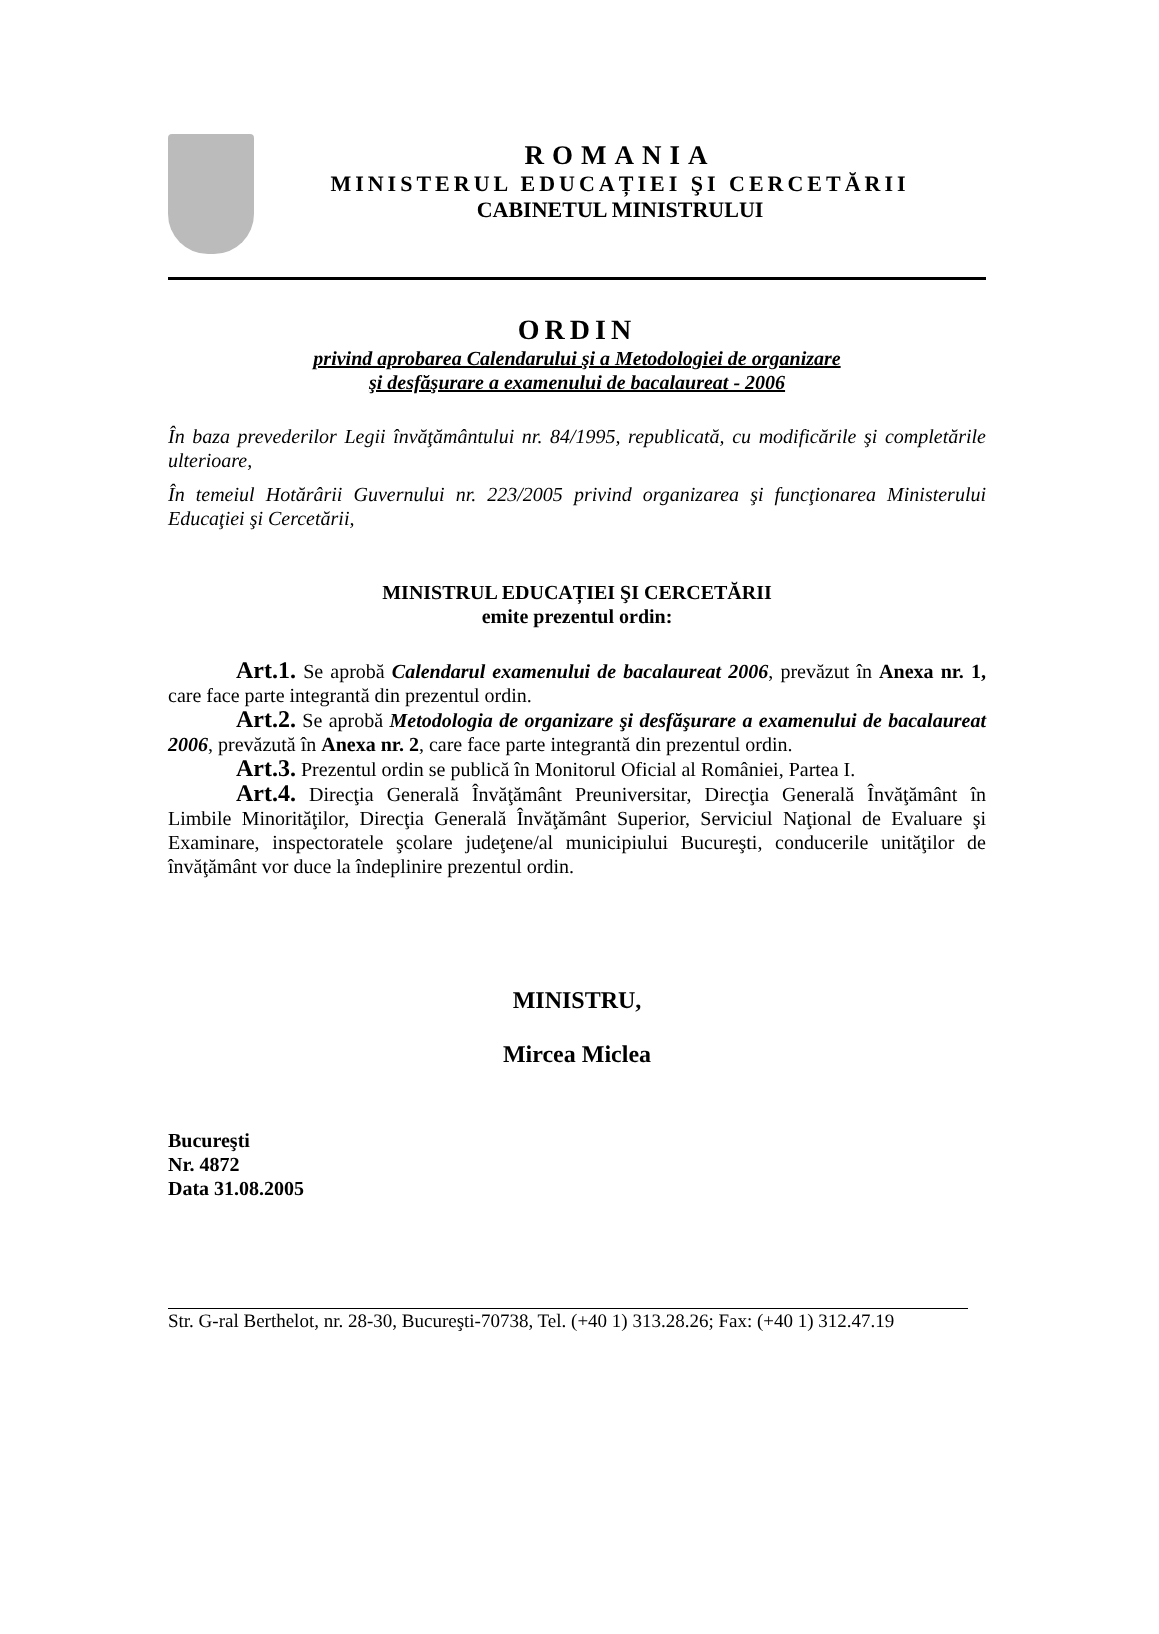ROMANIA
MINISTERUL EDUCAȚIEI ŞI CERCETĂRII
CABINETUL MINISTRULUI
ORDIN
privind aprobarea Calendarului şi a Metodologiei de organizare
şi desfăşurare a examenului de bacalaureat - 2006
În baza prevederilor Legii învăţământului nr. 84/1995, republicată, cu modificările şi completările ulterioare,
În temeiul Hotărârii Guvernului nr. 223/2005 privind organizarea şi funcţionarea Ministerului Educaţiei şi Cercetării,
MINISTRUL EDUCAȚIEI ŞI CERCETĂRII
emite prezentul ordin:
Art.1. Se aprobă Calendarul examenului de bacalaureat 2006, prevăzut în Anexa nr. 1, care face parte integrantă din prezentul ordin.
Art.2. Se aprobă Metodologia de organizare şi desfăşurare a examenului de bacalaureat 2006, prevăzută în Anexa nr. 2, care face parte integrantă din prezentul ordin.
Art.3. Prezentul ordin se publică în Monitorul Oficial al României, Partea I.
Art.4. Direcţia Generală Învăţământ Preuniversitar, Direcţia Generală Învăţământ în Limbile Minorităţilor, Direcţia Generală Învăţământ Superior, Serviciul Naţional de Evaluare şi Examinare, inspectoratele şcolare judeţene/al municipiului Bucureşti, conducerile unităţilor de învăţământ vor duce la îndeplinire prezentul ordin.
MINISTRU,
Mircea Miclea
Bucureşti
Nr. 4872
Data 31.08.2005
Str. G-ral Berthelot, nr. 28-30, Bucureşti-70738, Tel. (+40 1) 313.28.26; Fax: (+40 1) 312.47.19